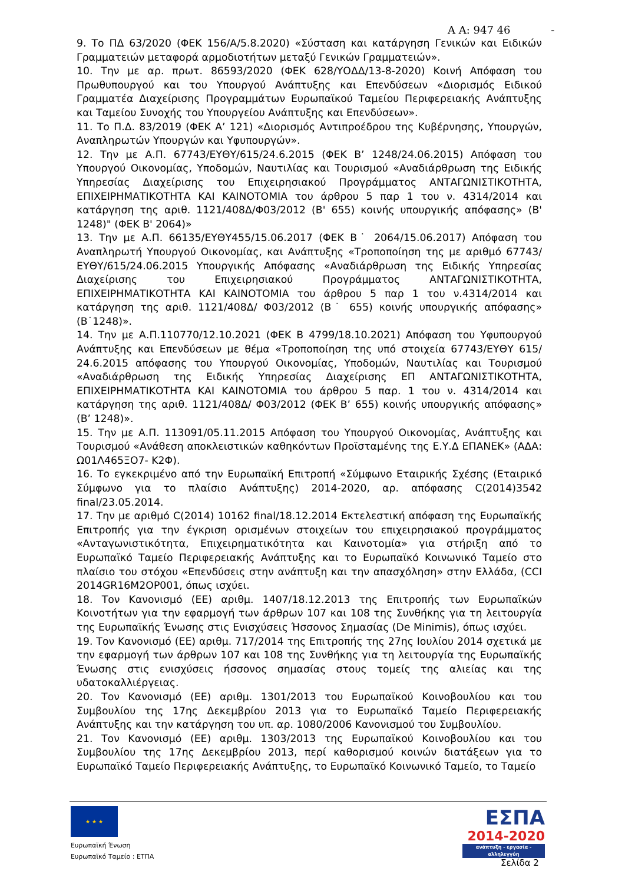Α Α: 947 46 -
9. Το ΠΔ 63/2020 (ΦΕΚ 156/Α/5.8.2020) «Σύσταση και κατάργηση Γενικών και Ειδικών Γραμματειών μεταφορά αρμοδιοτήτων μεταξύ Γενικών Γραμματειών».
10. Την με αρ. πρωτ. 86593/2020 (ΦΕΚ 628/ΥΟΔΔ/13-8-2020) Κοινή Απόφαση του Πρωθυπουργού και του Υπουργού Ανάπτυξης και Επενδύσεων «Διορισμός Ειδικού Γραμματέα Διαχείρισης Προγραμμάτων Ευρωπαϊκού Ταμείου Περιφερειακής Ανάπτυξης και Ταμείου Συνοχής του Υπουργείου Ανάπτυξης και Επενδύσεων».
11. Το Π.Δ. 83/2019 (ΦΕΚ Α’ 121) «Διορισμός Αντιπροέδρου της Κυβέρνησης, Υπουργών, Αναπληρωτών Υπουργών και Υφυπουργών».
12. Την με Α.Π. 67743/ΕΥΘΥ/615/24.6.2015 (ΦΕΚ Β’ 1248/24.06.2015) Απόφαση του Υπουργού Οικονομίας, Υποδομών, Ναυτιλίας και Τουρισμού «Αναδιάρθρωση της Ειδικής Υπηρεσίας Διαχείρισης του Επιχειρησιακού Προγράμματος ΑΝΤΑΓΩΝΙΣΤΙΚΟΤΗΤΑ, ΕΠΙΧΕΙΡΗΜΑΤΙΚΟΤΗΤΑ ΚΑΙ ΚΑΙΝΟΤΟΜΙΑ του άρθρου 5 παρ 1 του ν. 4314/2014 και κατάργηση της αριθ. 1121/408Δ/Φ03/2012 (Β' 655) κοινής υπουργικής απόφασης» (Β' 1248)" (ΦΕΚ Β' 2064)»
13. Την με Α.Π. 66135/ΕΥΘΥ455/15.06.2017 (ΦΕΚ Β˙ 2064/15.06.2017) Απόφαση του Αναπληρωτή Υπουργού Οικονομίας, και Ανάπτυξης «Τροποποίηση της με αριθμό 67743/ΕΥΘΥ/615/24.06.2015 Υπουργικής Απόφασης «Αναδιάρθρωση της Ειδικής Υπηρεσίας Διαχείρισης του Επιχειρησιακού Προγράμματος ΑΝΤΑΓΩΝΙΣΤΙΚΟΤΗΤΑ, ΕΠΙΧΕΙΡΗΜΑΤΙΚΟΤΗΤΑ ΚΑΙ ΚΑΙΝΟΤΟΜΙΑ του άρθρου 5 παρ 1 του ν.4314/2014 και κατάργηση της αριθ. 1121/408Δ/ Φ03/2012 (Β˙ 655) κοινής υπουργικής απόφασης» (Β˙1248)».
14. Την με Α.Π.110770/12.10.2021 (ΦΕΚ Β 4799/18.10.2021) Απόφαση του Υφυπουργού Ανάπτυξης και Επενδύσεων με θέμα «Τροποποίηση της υπό στοιχεία 67743/ΕΥΘΥ 615/ 24.6.2015 απόφασης του Υπουργού Οικονομίας, Υποδομών, Ναυτιλίας και Τουρισμού «Αναδιάρθρωση της Ειδικής Υπηρεσίας Διαχείρισης ΕΠ ΑΝΤΑΓΩΝΙΣΤΙΚΟΤΗΤΑ, ΕΠΙΧΕΙΡΗΜΑΤΙΚΟΤΗΤΑ ΚΑΙ ΚΑΙΝΟΤΟΜΙΑ του άρθρου 5 παρ. 1 του ν. 4314/2014 και κατάργηση της αριθ. 1121/408Δ/ Φ03/2012 (ΦΕΚ Β’ 655) κοινής υπουργικής απόφασης» (Β’ 1248)».
15. Την με Α.Π. 113091/05.11.2015 Απόφαση του Υπουργού Οικονομίας, Ανάπτυξης και Τουρισμού «Ανάθεση αποκλειστικών καθηκόντων Προϊσταμένης της Ε.Υ.Δ ΕΠΑΝΕΚ» (ΑΔΑ: Ω01Λ465ΞΟ7- Κ2Φ).
16. Το εγκεκριμένο από την Ευρωπαϊκή Επιτροπή «Σύμφωνο Εταιρικής Σχέσης (Εταιρικό Σύμφωνο για το πλαίσιο Ανάπτυξης) 2014-2020, αρ. απόφασης C(2014)3542 final/23.05.2014.
17. Την με αριθμό C(2014) 10162 final/18.12.2014 Εκτελεστική απόφαση της Ευρωπαϊκής Επιτροπής για την έγκριση ορισμένων στοιχείων του επιχειρησιακού προγράμματος «Ανταγωνιστικότητα, Επιχειρηματικότητα και Καινοτομία» για στήριξη από το Ευρωπαϊκό Ταμείο Περιφερειακής Ανάπτυξης και το Ευρωπαϊκό Κοινωνικό Ταμείο στο πλαίσιο του στόχου «Επενδύσεις στην ανάπτυξη και την απασχόληση» στην Ελλάδα, (CCI 2014GR16M2OP001, όπως ισχύει.
18. Τον Κανονισμό (ΕΕ) αριθμ. 1407/18.12.2013 της Επιτροπής των Ευρωπαϊκών Κοινοτήτων για την εφαρμογή των άρθρων 107 και 108 της Συνθήκης για τη λειτουργία της Ευρωπαϊκής Ένωσης στις Ενισχύσεις Ήσσονος Σημασίας (De Minimis), όπως ισχύει.
19. Τον Κανονισμό (ΕΕ) αριθμ. 717/2014 της Επιτροπής της 27ης Ιουλίου 2014 σχετικά με την εφαρμογή των άρθρων 107 και 108 της Συνθήκης για τη λειτουργία της Ευρωπαϊκής Ένωσης στις ενισχύσεις ήσσονος σημασίας στους τομείς της αλιείας και της υδατοκαλλιέργειας.
20. Τον Κανονισμό (ΕΕ) αριθμ. 1301/2013 του Ευρωπαϊκού Κοινοβουλίου και του Συμβουλίου της 17ης Δεκεμβρίου 2013 για το Ευρωπαϊκό Ταμείο Περιφερειακής Ανάπτυξης και την κατάργηση του υπ. αρ. 1080/2006 Κανονισμού του Συμβουλίου.
21. Τον Κανονισμό (ΕΕ) αριθμ. 1303/2013 της Ευρωπαϊκού Κοινοβουλίου και του Συμβουλίου της 17ης Δεκεμβρίου 2013, περί καθορισμού κοινών διατάξεων για το Ευρωπαϊκό Ταμείο Περιφερειακής Ανάπτυξης, το Ευρωπαϊκό Κοινωνικό Ταμείο, το Ταμείο
★ ★ ★
Ευρωπαϊκή Ένωση
Ευρωπαϊκό Ταμείο : ΕΤΠΑ
ΕΣΠΑ
2014-2020
ανάπτυξη - εργασία - αλληλεγγύη
Σελίδα 2